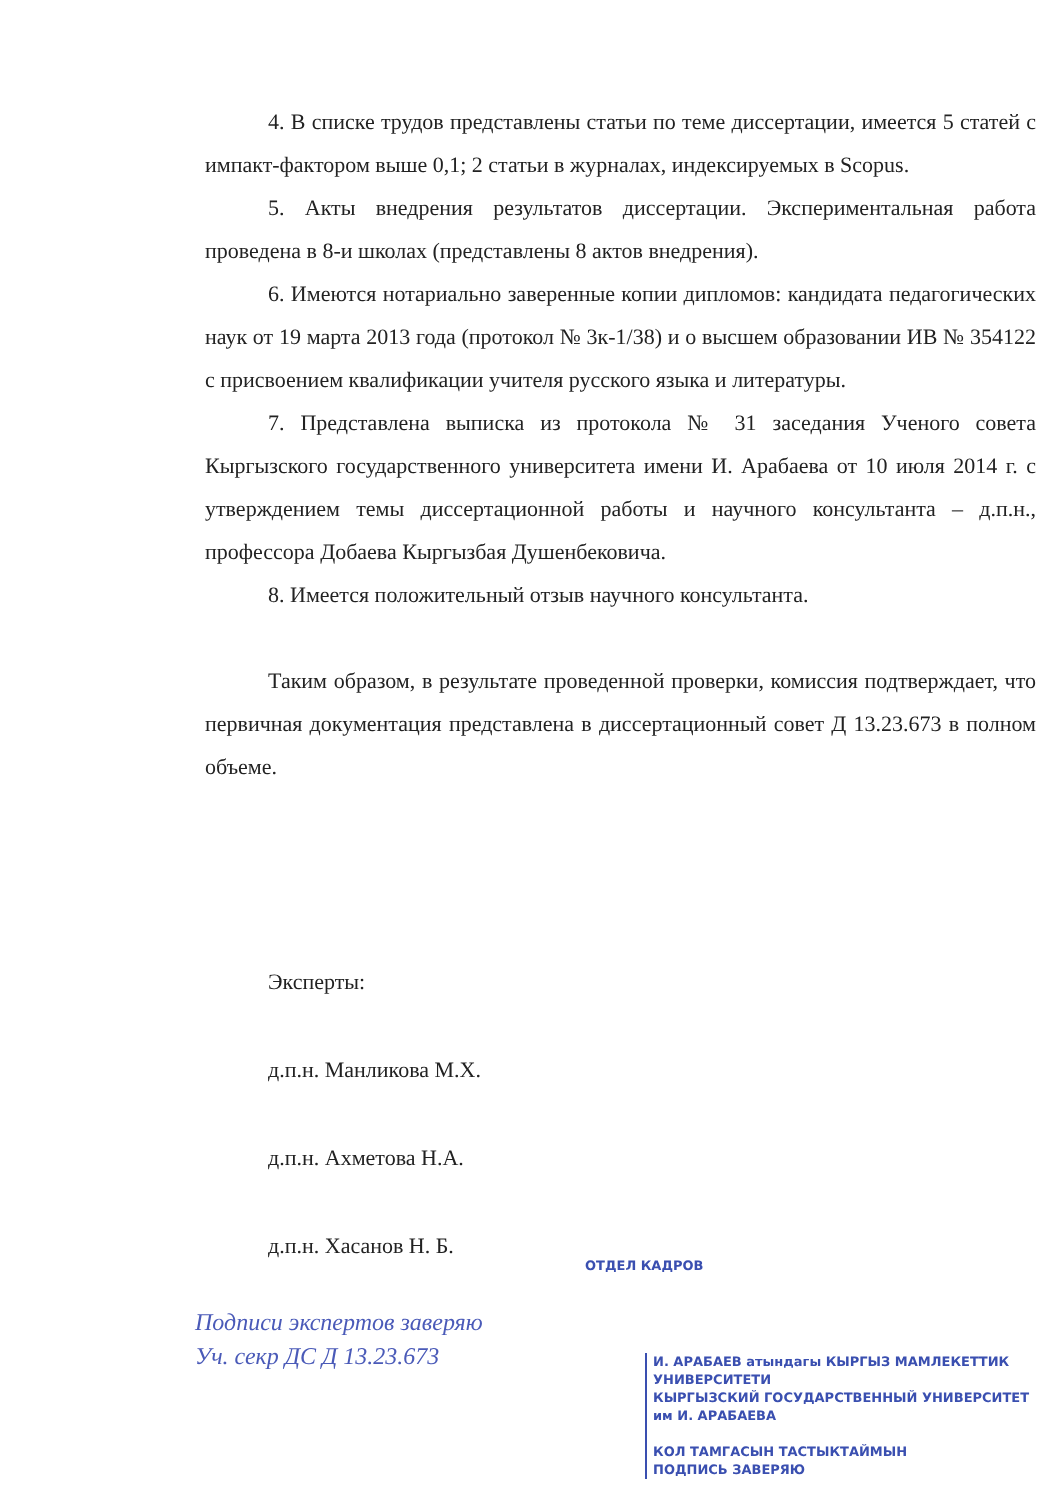4. В списке трудов представлены статьи по теме диссертации, имеется 5 статей с импакт-фактором выше 0,1; 2 статьи в журналах, индексируемых в Scopus.
5. Акты внедрения результатов диссертации. Экспериментальная работа проведена в 8-и школах (представлены 8 актов внедрения).
6. Имеются нотариально заверенные копии дипломов: кандидата педагогических наук от 19 марта 2013 года (протокол № 3к-1/38) и о высшем образовании ИВ № 354122 с присвоением квалификации учителя русского языка и литературы.
7. Представлена выписка из протокола № 31 заседания Ученого совета Кыргызского государственного университета имени И. Арабаева от 10 июля 2014 г. с утверждением темы диссертационной работы и научного консультанта – д.п.н., профессора Добаева Кыргызбая Душенбековича.
8. Имеется положительный отзыв научного консультанта.
Таким образом, в результате проведенной проверки, комиссия подтверждает, что первичная документация представлена в диссертационный совет Д 13.23.673 в полном объеме.
Эксперты:
д.п.н. Манликова М.Х.
д.п.н. Ахметова Н.А.
д.п.н. Хасанов Н. Б.
ОТДЕЛ КАДРОВ
Подписи экспертов заверяю
Уч. секр ДС Д 13.23.673
И. АРАБАЕВ атындагы КЫРГЫЗ МАМЛЕКЕТТИК УНИВЕРСИТЕТИ
КЫРГЫЗСКИЙ ГОСУДАРСТВЕННЫЙ УНИВЕРСИТЕТ им И. АРАБАЕВА
КОЛ ТАМГАСЫН ТАСТЫКТАЙМЫН
ПОДПИСЬ ЗАВЕРЯЮ